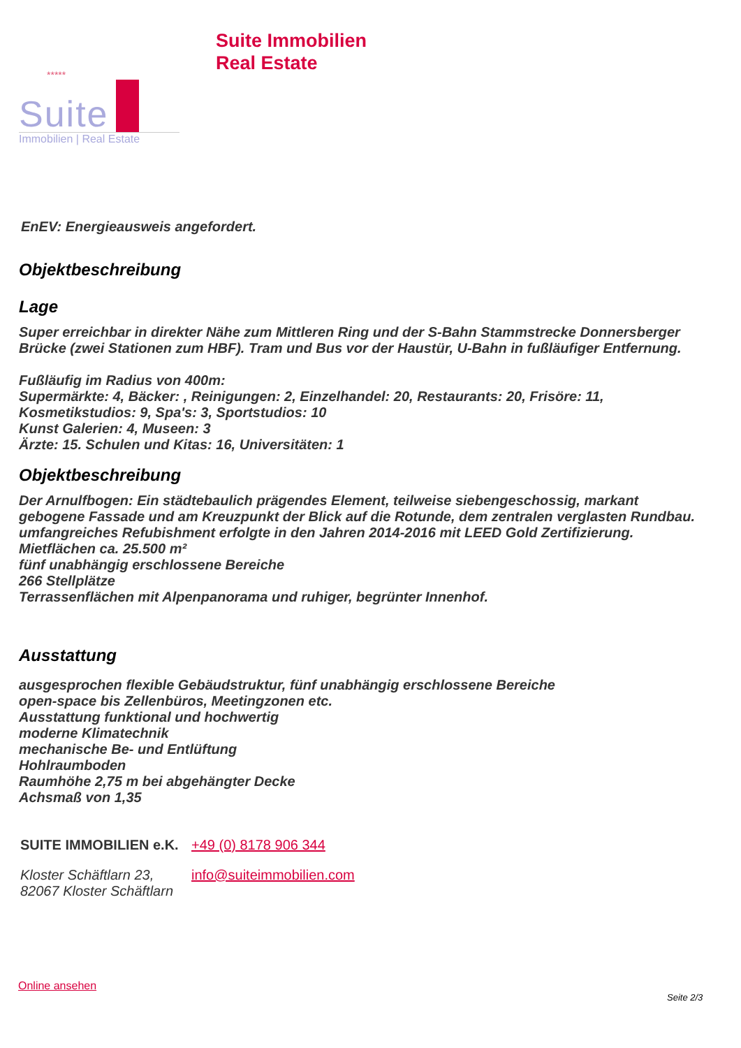*****
Suite
Immobilien | Real Estate
Suite Immobilien
Real Estate
EnEV: Energieausweis angefordert.
Objektbeschreibung
Lage
Super erreichbar in direkter Nähe zum Mittleren Ring und der S-Bahn Stammstrecke Donnersberger Brücke (zwei Stationen zum HBF). Tram und Bus vor der Haustür, U-Bahn in fußläufiger Entfernung.
Fußläufig im Radius von 400m:
Supermärkte: 4, Bäcker: , Reinigungen: 2, Einzelhandel: 20, Restaurants: 20, Frisöre: 11, Kosmetikstudios: 9, Spa's: 3, Sportstudios: 10
Kunst Galerien: 4, Museen: 3
Ärzte: 15. Schulen und Kitas: 16, Universitäten: 1
Objektbeschreibung
Der Arnulfbogen: Ein städtebaulich prägendes Element, teilweise siebengeschossig, markant gebogene Fassade und am Kreuzpunkt der Blick auf die Rotunde, dem zentralen verglasten Rundbau.
umfangreiches Refubishment erfolgte in den Jahren 2014-2016 mit LEED Gold Zertifizierung.
Mietflächen ca. 25.500 m²
fünf unabhängig erschlossene Bereiche
266 Stellplätze
Terrassenflächen mit Alpenpanorama und ruhiger, begrünter Innenhof.
Ausstattung
ausgesprochen flexible Gebäudstruktur, fünf unabhängig erschlossene Bereiche
open-space bis Zellenbüros, Meetingzonen etc.
Ausstattung funktional und hochwertig
moderne Klimatechnik
mechanische Be- und Entlüftung
Hohlraumboden
Raumhöhe 2,75 m bei abgehängter Decke
Achsmaß von 1,35
SUITE IMMOBILIEN e.K.
+49 (0) 8178 906 344
Kloster Schäftlarn 23,
82067 Kloster Schäftlarn
info@suiteimmobilien.com
Online ansehen
Seite 2/3